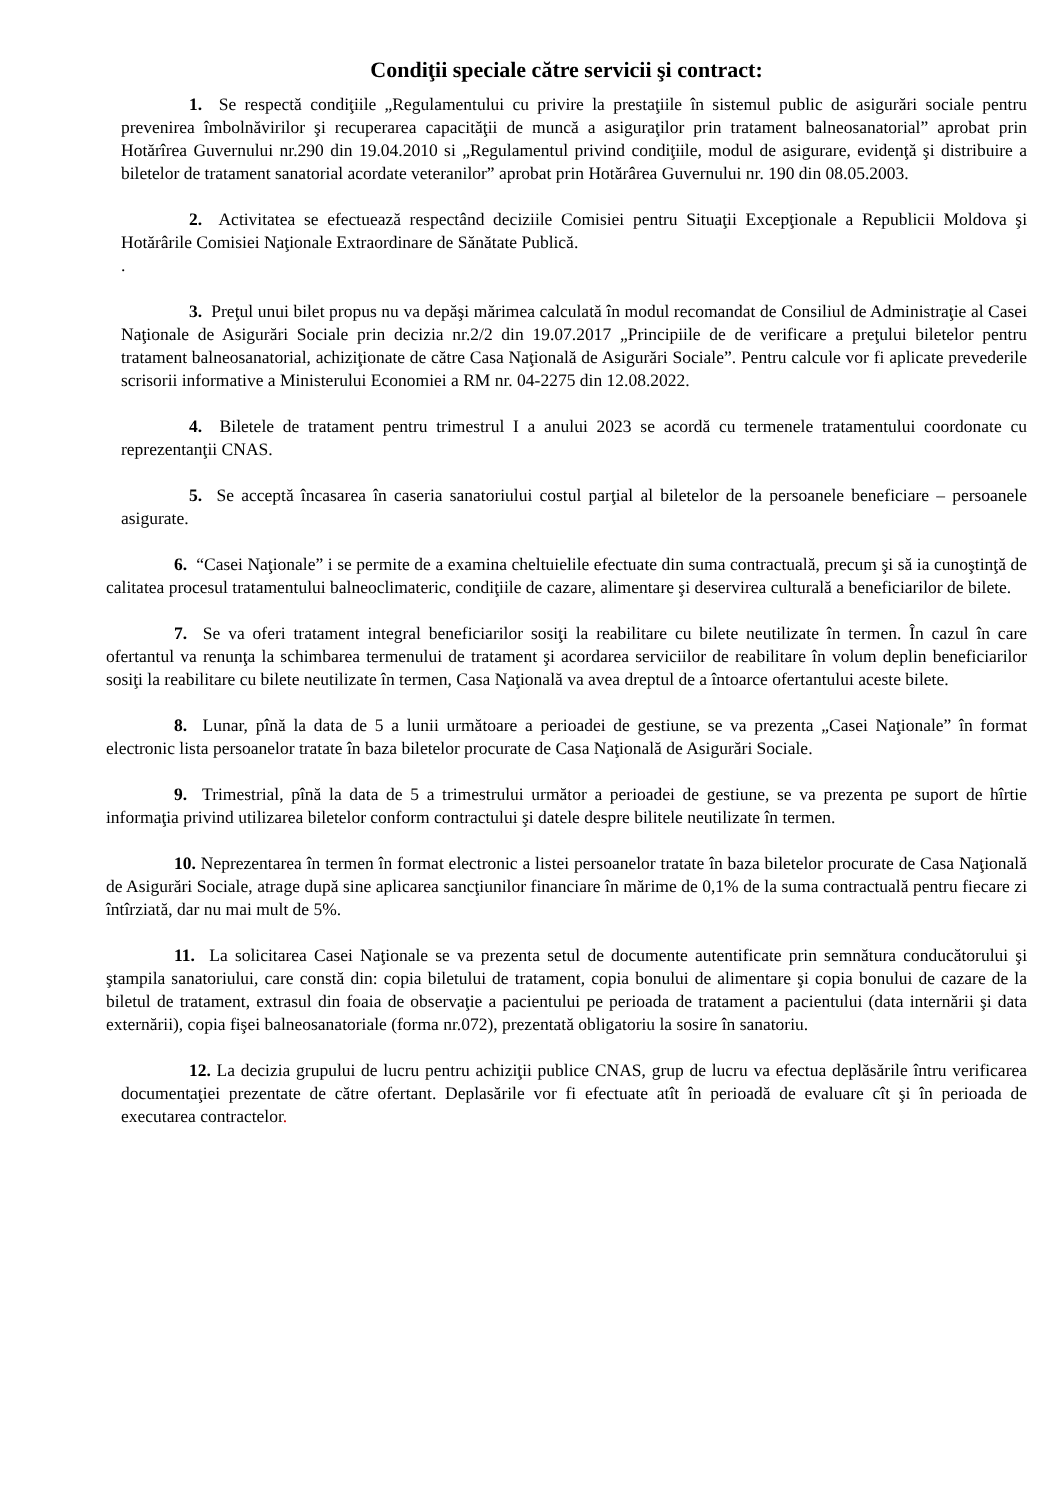Condiţii speciale către servicii şi contract:
1. Se respectă condiţiile „Regulamentului cu privire la prestaţiile în sistemul public de asigurări sociale pentru prevenirea îmbolnăvirilor şi recuperarea capacităţii de muncă a asiguraţilor prin tratament balneosanatorial” aprobat prin Hotărîrea Guvernului nr.290 din 19.04.2010 si „Regulamentul privind condiţiile, modul de asigurare, evidenţă şi distribuire a biletelor de tratament sanatorial acordate veteranilor” aprobat prin Hotărârea Guvernului nr. 190 din 08.05.2003.
2. Activitatea se efectuează respectând deciziile Comisiei pentru Situaţii Excepţionale a Republicii Moldova şi Hotărârile Comisiei Naţionale Extraordinare de Sănătate Publică.
.
3. Preţul unui bilet propus nu va depăşi mărimea calculată în modul recomandat de Consiliul de Administraţie al Casei Naţionale de Asigurări Sociale prin decizia nr.2/2 din 19.07.2017 „Principiile de de verificare a preţului biletelor pentru tratament balneosanatorial, achiziţionate de către Casa Naţională de Asigurări Sociale”. Pentru calcule vor fi aplicate prevederile scrisorii informative a Ministerului Economiei a RM nr. 04-2275 din 12.08.2022.
4. Biletele de tratament pentru trimestrul I a anului 2023 se acordă cu termenele tratamentului coordonate cu reprezentanţii CNAS.
5. Se acceptă încasarea în caseria sanatoriului costul parţial al biletelor de la persoanele beneficiare – persoanele asigurate.
6. “Casei Naţionale” i se permite de a examina cheltuielile efectuate din suma contractuală, precum şi să ia cunoştinţă de calitatea procesul tratamentului balneoclimateric, condiţiile de cazare, alimentare şi deservirea culturală a beneficiarilor de bilete.
7. Se va oferi tratament integral beneficiarilor sosiţi la reabilitare cu bilete neutilizate în termen. În cazul în care ofertantul va renunţa la schimbarea termenului de tratament şi acordarea serviciilor de reabilitare în volum deplin beneficiarilor sosiţi la reabilitare cu bilete neutilizate în termen, Casa Naţională va avea dreptul de a întoarce ofertantului aceste bilete.
8. Lunar, pînă la data de 5 a lunii următoare a perioadei de gestiune, se va prezenta „Casei Naţionale” în format electronic lista persoanelor tratate în baza biletelor procurate de Casa Naţională de Asigurări Sociale.
9. Trimestrial, pînă la data de 5 a trimestrului următor a perioadei de gestiune, se va prezenta pe suport de hîrtie informaţia privind utilizarea biletelor conform contractului şi datele despre bilitele neutilizate în termen.
10. Neprezentarea în termen în format electronic a listei persoanelor tratate în baza biletelor procurate de Casa Naţională de Asigurări Sociale, atrage după sine aplicarea sancţiunilor financiare în mărime de 0,1% de la suma contractuală pentru fiecare zi întîrziată, dar nu mai mult de 5%.
11. La solicitarea Casei Naţionale se va prezenta setul de documente autentificate prin semnătura conducătorului şi ştampila sanatoriului, care constă din: copia biletului de tratament, copia bonului de alimentare şi copia bonului de cazare de la biletul de tratament, extrasul din foaia de observaţie a pacientului pe perioada de tratament a pacientului (data internării şi data externării), copia fişei balneosanatoriale (forma nr.072), prezentată obligatoriu la sosire în sanatoriu.
12. La decizia grupului de lucru pentru achiziţii publice CNAS, grup de lucru va efectua deplăsările întru verificarea documentaţiei prezentate de către ofertant. Deplasările vor fi efectuate atît în perioadă de evaluare cît şi în perioada de executarea contractelor.